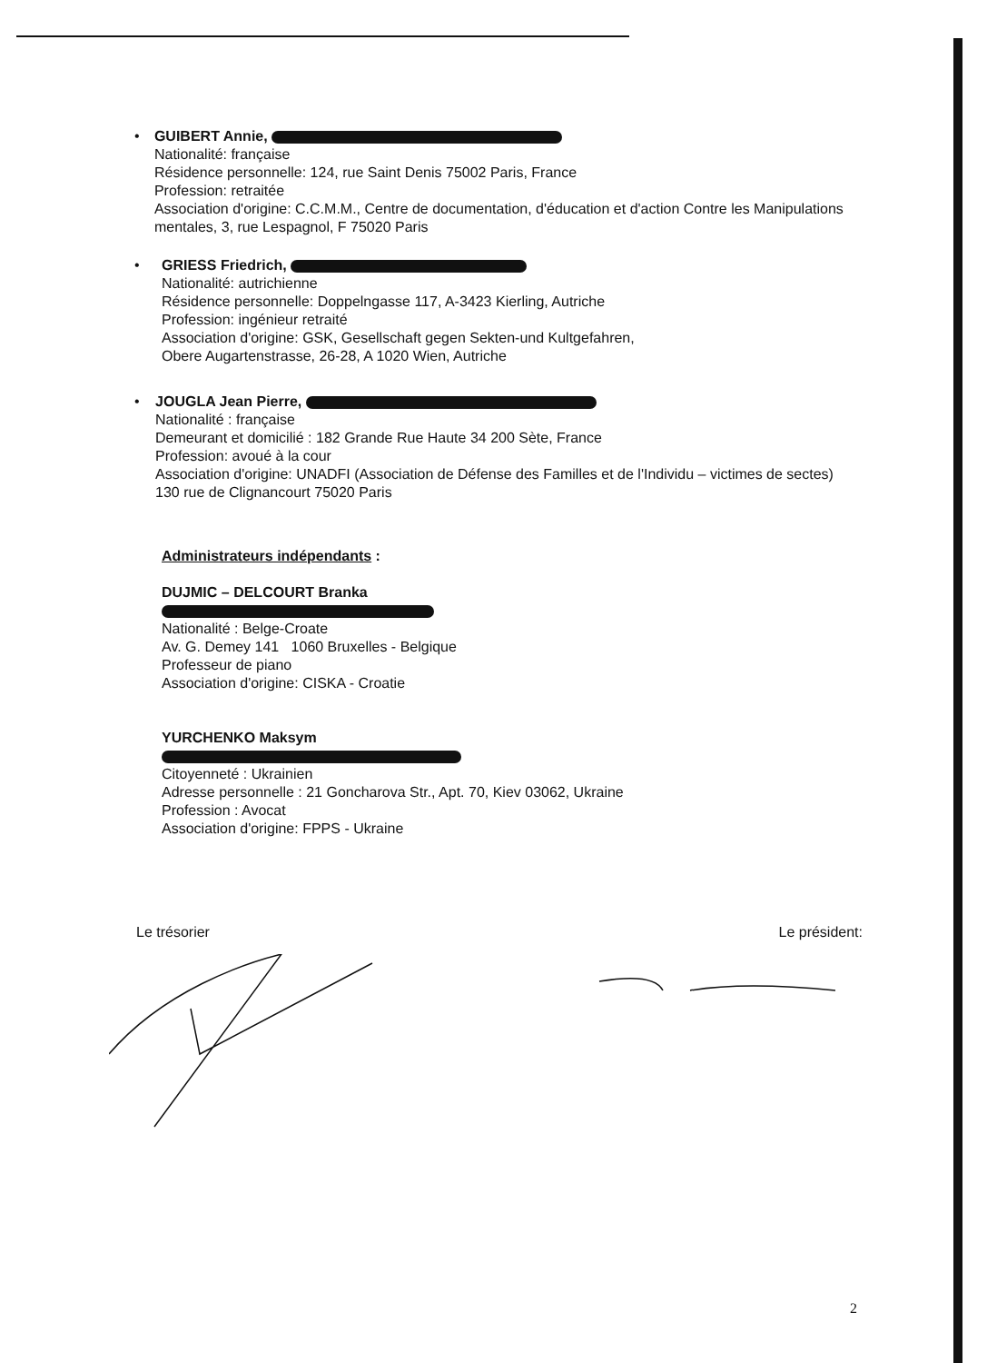• GUIBERT Annie,
Nationalité: française
Résidence personnelle: 124, rue Saint Denis 75002 Paris, France
Profession: retraitée
Association d'origine: C.C.M.M., Centre de documentation, d'éducation et d'action Contre les Manipulations mentales, 3, rue Lespagnol, F 75020 Paris
• GRIESS Friedrich,
Nationalité: autrichienne
Résidence personnelle: Doppelngasse 117, A-3423 Kierling, Autriche
Profession: ingénieur retraité
Association d'origine: GSK, Gesellschaft gegen Sekten-und Kultgefahren,
Obere Augartenstrasse, 26-28, A 1020 Wien, Autriche
• JOUGLA Jean Pierre,
Nationalité : française
Demeurant et domicilié : 182 Grande Rue Haute 34 200 Sète, France
Profession: avoué à la cour
Association d'origine: UNADFI (Association de Défense des Familles et de l'Individu – victimes de sectes) 130 rue de Clignancourt 75020 Paris
Administrateurs indépendants :
DUJMIC – DELCOURT Branka
Nationalité : Belge-Croate
Av. G. Demey 141 1060 Bruxelles - Belgique
Professeur de piano
Association d'origine: CISKA - Croatie
YURCHENKO Maksym
Citoyenneté : Ukrainien
Adresse personnelle : 21 Goncharova Str., Apt. 70, Kiev 03062, Ukraine
Profession : Avocat
Association d'origine: FPPS - Ukraine
Le trésorier Le président:
2